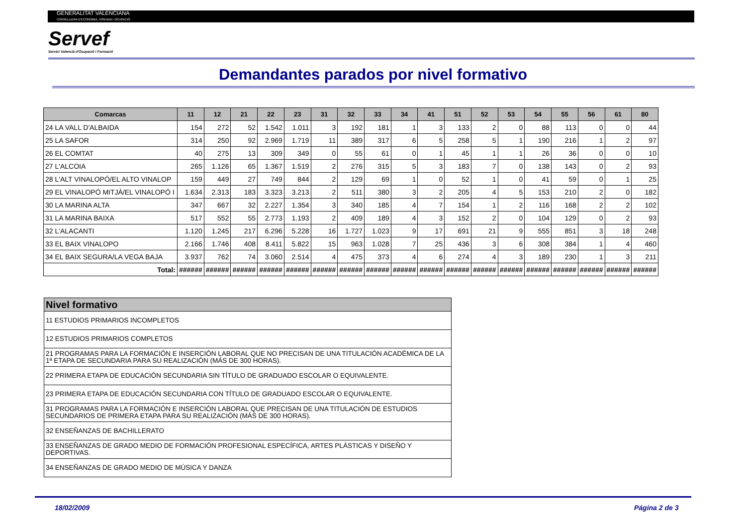GENERALITAT VALENCIANA
CONSELLERIA D'ECONOMIA, HISENDA I OCUPACIÓ
Servef
Servici Valencià d'Ocupació i Formació
Demandantes parados por nivel formativo
| Comarcas | 11 | 12 | 21 | 22 | 23 | 31 | 32 | 33 | 34 | 41 | 51 | 52 | 53 | 54 | 55 | 56 | 61 | 80 |
| --- | --- | --- | --- | --- | --- | --- | --- | --- | --- | --- | --- | --- | --- | --- | --- | --- | --- | --- |
| 24 LA VALL D'ALBAIDA | 154 | 272 | 52 | 1.542 | 1.011 | 3 | 192 | 181 | 1 | 3 | 133 | 2 | 0 | 88 | 113 | 0 | 0 | 44 |
| 25 LA SAFOR | 314 | 250 | 92 | 2.969 | 1.719 | 11 | 389 | 317 | 6 | 5 | 258 | 5 | 1 | 190 | 216 | 1 | 2 | 97 |
| 26 EL COMTAT | 40 | 275 | 13 | 309 | 349 | 0 | 55 | 61 | 0 | 1 | 45 | 1 | 1 | 26 | 36 | 0 | 0 | 10 |
| 27 L'ALCOIA | 265 | 1.126 | 65 | 1.367 | 1.519 | 2 | 276 | 315 | 5 | 3 | 183 | 7 | 0 | 138 | 143 | 0 | 2 | 93 |
| 28 L'ALT VINALOPÓ/EL ALTO VINALOP | 159 | 449 | 27 | 749 | 844 | 2 | 129 | 69 | 1 | 0 | 52 | 1 | 0 | 41 | 59 | 0 | 1 | 25 |
| 29 EL VINALOPÓ MITJÀ/EL VINALOPÓ I | 1.634 | 2.313 | 183 | 3.323 | 3.213 | 2 | 511 | 380 | 3 | 2 | 205 | 4 | 5 | 153 | 210 | 2 | 0 | 182 |
| 30 LA MARINA ALTA | 347 | 667 | 32 | 2.227 | 1.354 | 3 | 340 | 185 | 4 | 7 | 154 | 1 | 2 | 116 | 168 | 2 | 2 | 102 |
| 31 LA MARINA BAIXA | 517 | 552 | 55 | 2.773 | 1.193 | 2 | 409 | 189 | 4 | 3 | 152 | 2 | 0 | 104 | 129 | 0 | 2 | 93 |
| 32 L'ALACANTI | 1.120 | 1.245 | 217 | 6.296 | 5.228 | 16 | 1.727 | 1.023 | 9 | 17 | 691 | 21 | 9 | 555 | 851 | 3 | 18 | 248 |
| 33 EL BAIX VINALOPO | 2.166 | 1.746 | 408 | 8.411 | 5.822 | 15 | 963 | 1.028 | 7 | 25 | 436 | 3 | 6 | 308 | 384 | 1 | 4 | 460 |
| 34 EL BAIX SEGURA/LA VEGA BAJA | 3.937 | 762 | 74 | 3.060 | 2.514 | 4 | 475 | 373 | 4 | 6 | 274 | 4 | 3 | 189 | 230 | 1 | 3 | 211 |
| Total: | ###### | ###### | ###### | ###### | ###### | ###### | ###### | ###### | ###### | ###### | ###### | ###### | ###### | ###### | ###### | ###### | ###### | ###### |
| Nivel formativo |
| --- |
| 11 ESTUDIOS PRIMARIOS INCOMPLETOS |
| 12 ESTUDIOS PRIMARIOS COMPLETOS |
| 21 PROGRAMAS PARA LA FORMACIÓN E INSERCIÓN LABORAL QUE NO PRECISAN DE UNA TITULACIÓN ACADÉMICA DE LA 1ª ETAPA DE SECUNDARIA PARA SU REALIZACIÓN (MÁS DE 300 HORAS). |
| 22 PRIMERA ETAPA DE EDUCACIÓN SECUNDARIA SIN TÍTULO DE GRADUADO ESCOLAR O EQUIVALENTE. |
| 23 PRIMERA ETAPA DE EDUCACIÓN SECUNDARIA CON TÍTULO DE GRADUADO ESCOLAR O EQUIVALENTE. |
| 31 PROGRAMAS PARA LA FORMACIÓN E INSERCIÓN LABORAL QUE PRECISAN DE UNA TITULACIÓN DE ESTUDIOS SECUNDARIOS DE PRIMERA ETAPA PARA SU REALIZACIÓN (MÁS DE 300 HORAS). |
| 32 ENSEÑANZAS DE BACHILLERATO |
| 33 ENSEÑANZAS DE GRADO MEDIO DE FORMACIÓN PROFESIONAL ESPECÍFICA, ARTES PLÁSTICAS Y DISEÑO Y DEPORTIVAS. |
| 34 ENSEÑANZAS DE GRADO MEDIO DE MÚSICA Y DANZA |
18/02/2009 Página 2 de 3